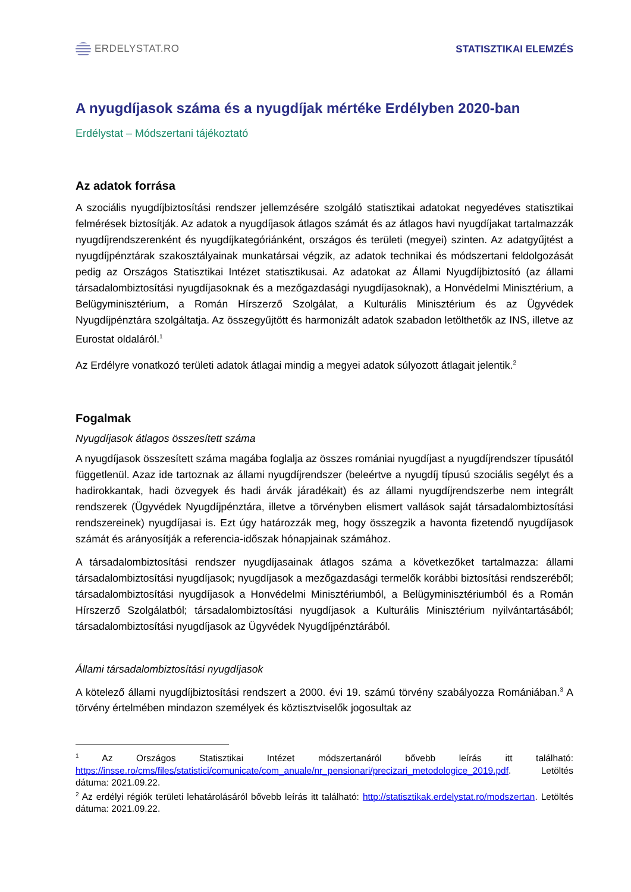ERDELYSTAT.RO STATISZTIKAI ELEMZÉS
A nyugdíjasok száma és a nyugdíjak mértéke Erdélyben 2020-ban
Erdélystat – Módszertani tájékoztató
Az adatok forrása
A szociális nyugdíjbiztosítási rendszer jellemzésére szolgáló statisztikai adatokat negyedéves statisztikai felmérések biztosítják. Az adatok a nyugdíjasok átlagos számát és az átlagos havi nyugdíjakat tartalmazzák nyugdíjrendszerenként és nyugdíjkategóriánként, országos és területi (megyei) szinten. Az adatgyűjtést a nyugdíjpénztárak szakosztályainak munkatársai végzik, az adatok technikai és módszertani feldolgozását pedig az Országos Statisztikai Intézet statisztikusai. Az adatokat az Állami Nyugdíjbiztosító (az állami társadalombiztosítási nyugdíjasoknak és a mezőgazdasági nyugdíjasoknak), a Honvédelmi Minisztérium, a Belügyminisztérium, a Román Hírszerző Szolgálat, a Kulturális Minisztérium és az Ügyvédek Nyugdíjpénztára szolgáltatja. Az összegyűjtött és harmonizált adatok szabadon letölthetők az INS, illetve az Eurostat oldaláról.<sup>1</sup>
Az Erdélyre vonatkozó területi adatok átlagai mindig a megyei adatok súlyozott átlagait jelentik.<sup>2</sup>
Fogalmak
Nyugdíjasok átlagos összesített száma
A nyugdíjasok összesített száma magába foglalja az összes romániai nyugdíjast a nyugdíjrendszer típusától függetlenül. Azaz ide tartoznak az állami nyugdíjrendszer (beleértve a nyugdíj típusú szociális segélyt és a hadirokkantak, hadi özvegyek és hadi árvák járadékait) és az állami nyugdíjrendszerbe nem integrált rendszerek (Ügyvédek Nyugdíjpénztára, illetve a törvényben elismert vallások saját társadalombiztosítási rendszereinek) nyugdíjasai is. Ezt úgy határozzák meg, hogy összegzik a havonta fizetendő nyugdíjasok számát és arányosítják a referencia-időszak hónapjainak számához.
A társadalombiztosítási rendszer nyugdíjasainak átlagos száma a következőket tartalmazza: állami társadalombiztosítási nyugdíjasok; nyugdíjasok a mezőgazdasági termelők korábbi biztosítási rendszeréből; társadalombiztosítási nyugdíjasok a Honvédelmi Minisztériumból, a Belügyminisztériumból és a Román Hírszerző Szolgálatból; társadalombiztosítási nyugdíjasok a Kulturális Minisztérium nyilvántartásából; társadalombiztosítási nyugdíjasok az Ügyvédek Nyugdíjpénztárából.
Állami társadalombiztosítási nyugdíjasok
A kötelező állami nyugdíjbiztosítási rendszert a 2000. évi 19. számú törvény szabályozza Romániában.<sup>3</sup> A törvény értelmében mindazon személyek és köztisztviselők jogosultak az
<sup>1</sup> Az Országos Statisztikai Intézet módszertanáról bővebb leírás itt található: https://insse.ro/cms/files/statistici/comunicate/com_anuale/nr_pensionari/precizari_metodologice_2019.pdf. Letöltés dátuma: 2021.09.22.
<sup>2</sup> Az erdélyi régiók területi lehatárolásáról bővebb leírás itt található: http://statisztikak.erdelystat.ro/modszertan. Letöltés dátuma: 2021.09.22.